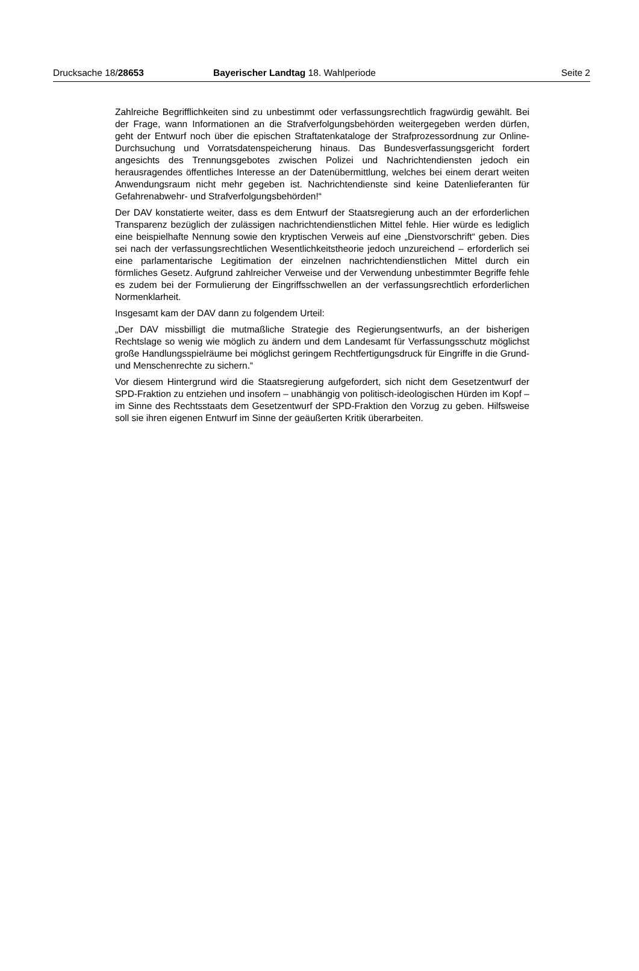Drucksache 18/28653 Bayerischer Landtag 18. Wahlperiode
Seite 2
Zahlreiche Begrifflichkeiten sind zu unbestimmt oder verfassungsrechtlich fragwürdig gewählt. Bei der Frage, wann Informationen an die Strafverfolgungsbehörden weitergegeben werden dürfen, geht der Entwurf noch über die epischen Straftatenkataloge der Strafprozessordnung zur Online-Durchsuchung und Vorratsdatenspeicherung hinaus. Das Bundesverfassungsgericht fordert angesichts des Trennungsgebotes zwischen Polizei und Nachrichtendiensten jedoch ein herausragendes öffentliches Interesse an der Datenübermittlung, welches bei einem derart weiten Anwendungsraum nicht mehr gegeben ist. Nachrichtendienste sind keine Datenlieferanten für Gefahrenabwehr- und Strafverfolgungsbehörden!“
Der DAV konstatierte weiter, dass es dem Entwurf der Staatsregierung auch an der erforderlichen Transparenz bezüglich der zulässigen nachrichtendienstlichen Mittel fehle. Hier würde es lediglich eine beispielhafte Nennung sowie den kryptischen Verweis auf eine „Dienstvorschrift“ geben. Dies sei nach der verfassungsrechtlichen Wesentlichkeitstheorie jedoch unzureichend – erforderlich sei eine parlamentarische Legitimation der einzelnen nachrichtendienstlichen Mittel durch ein förmliches Gesetz. Aufgrund zahlreicher Verweise und der Verwendung unbestimmter Begriffe fehle es zudem bei der Formulierung der Eingriffsschwellen an der verfassungsrechtlich erforderlichen Normenklarheit.
Insgesamt kam der DAV dann zu folgendem Urteil:
„Der DAV missbilligt die mutmaßliche Strategie des Regierungsentwurfs, an der bisherigen Rechtslage so wenig wie möglich zu ändern und dem Landesamt für Verfassungsschutz möglichst große Handlungsspielräume bei möglichst geringem Rechtfertigungsdruck für Eingriffe in die Grund- und Menschenrechte zu sichern.“
Vor diesem Hintergrund wird die Staatsregierung aufgefordert, sich nicht dem Gesetzentwurf der SPD-Fraktion zu entziehen und insofern – unabhängig von politisch-ideologischen Hürden im Kopf – im Sinne des Rechtsstaats dem Gesetzentwurf der SPD-Fraktion den Vorzug zu geben. Hilfsweise soll sie ihren eigenen Entwurf im Sinne der geäußerten Kritik überarbeiten.